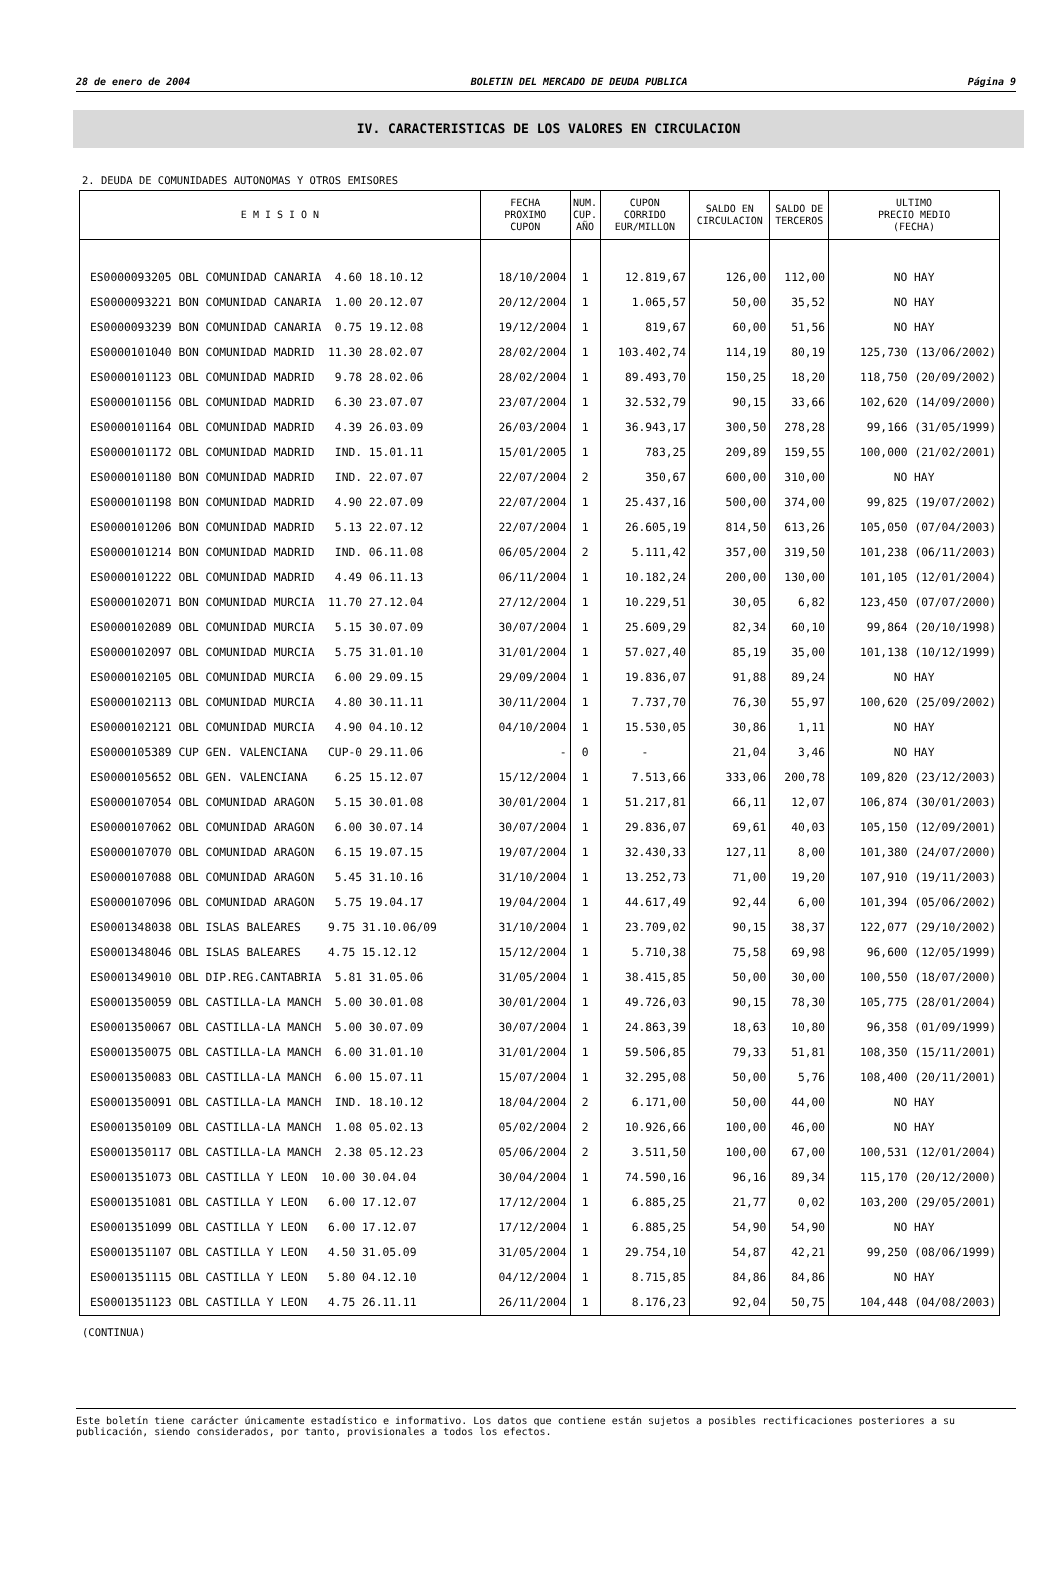28 de enero de 2004 BOLETIN DEL MERCADO DE DEUDA PUBLICA Página 9
IV. CARACTERISTICAS DE LOS VALORES EN CIRCULACION
2. DEUDA DE COMUNIDADES AUTONOMAS Y OTROS EMISORES
| E M I S I O N | FECHA PROXIMO CUPON | NUM. CUP. AÑO | CUPON CORRIDO EUR/MILLON | SALDO EN CIRCULACION | SALDO DE TERCEROS | ULTIMO PRECIO MEDIO (FECHA) |
| --- | --- | --- | --- | --- | --- | --- |
| ES0000093205 OBL COMUNIDAD CANARIA 4.60 18.10.12 | 18/10/2004 | 1 | 12.819,67 | 126,00 | 112,00 | NO HAY |
| ES0000093221 BON COMUNIDAD CANARIA 1.00 20.12.07 | 20/12/2004 | 1 | 1.065,57 | 50,00 | 35,52 | NO HAY |
| ES0000093239 BON COMUNIDAD CANARIA 0.75 19.12.08 | 19/12/2004 | 1 | 819,67 | 60,00 | 51,56 | NO HAY |
| ES0000101040 BON COMUNIDAD MADRID 11.30 28.02.07 | 28/02/2004 | 1 | 103.402,74 | 114,19 | 80,19 | 125,730 (13/06/2002) |
| ES0000101123 OBL COMUNIDAD MADRID 9.78 28.02.06 | 28/02/2004 | 1 | 89.493,70 | 150,25 | 18,20 | 118,750 (20/09/2002) |
| ES0000101156 OBL COMUNIDAD MADRID 6.30 23.07.07 | 23/07/2004 | 1 | 32.532,79 | 90,15 | 33,66 | 102,620 (14/09/2000) |
| ES0000101164 OBL COMUNIDAD MADRID 4.39 26.03.09 | 26/03/2004 | 1 | 36.943,17 | 300,50 | 278,28 | 99,166 (31/05/1999) |
| ES0000101172 OBL COMUNIDAD MADRID IND. 15.01.11 | 15/01/2005 | 1 | 783,25 | 209,89 | 159,55 | 100,000 (21/02/2001) |
| ES0000101180 BON COMUNIDAD MADRID IND. 22.07.07 | 22/07/2004 | 2 | 350,67 | 600,00 | 310,00 | NO HAY |
| ES0000101198 BON COMUNIDAD MADRID 4.90 22.07.09 | 22/07/2004 | 1 | 25.437,16 | 500,00 | 374,00 | 99,825 (19/07/2002) |
| ES0000101206 BON COMUNIDAD MADRID 5.13 22.07.12 | 22/07/2004 | 1 | 26.605,19 | 814,50 | 613,26 | 105,050 (07/04/2003) |
| ES0000101214 BON COMUNIDAD MADRID IND. 06.11.08 | 06/05/2004 | 2 | 5.111,42 | 357,00 | 319,50 | 101,238 (06/11/2003) |
| ES0000101222 OBL COMUNIDAD MADRID 4.49 06.11.13 | 06/11/2004 | 1 | 10.182,24 | 200,00 | 130,00 | 101,105 (12/01/2004) |
| ES0000102071 BON COMUNIDAD MURCIA 11.70 27.12.04 | 27/12/2004 | 1 | 10.229,51 | 30,05 | 6,82 | 123,450 (07/07/2000) |
| ES0000102089 OBL COMUNIDAD MURCIA 5.15 30.07.09 | 30/07/2004 | 1 | 25.609,29 | 82,34 | 60,10 | 99,864 (20/10/1998) |
| ES0000102097 OBL COMUNIDAD MURCIA 5.75 31.01.10 | 31/01/2004 | 1 | 57.027,40 | 85,19 | 35,00 | 101,138 (10/12/1999) |
| ES0000102105 OBL COMUNIDAD MURCIA 6.00 29.09.15 | 29/09/2004 | 1 | 19.836,07 | 91,88 | 89,24 | NO HAY |
| ES0000102113 OBL COMUNIDAD MURCIA 4.80 30.11.11 | 30/11/2004 | 1 | 7.737,70 | 76,30 | 55,97 | 100,620 (25/09/2002) |
| ES0000102121 OBL COMUNIDAD MURCIA 4.90 04.10.12 | 04/10/2004 | 1 | 15.530,05 | 30,86 | 1,11 | NO HAY |
| ES0000105389 CUP GEN. VALENCIANA CUP-0 29.11.06 | - | 0 | - | 21,04 | 3,46 | NO HAY |
| ES0000105652 OBL GEN. VALENCIANA 6.25 15.12.07 | 15/12/2004 | 1 | 7.513,66 | 333,06 | 200,78 | 109,820 (23/12/2003) |
| ES0000107054 OBL COMUNIDAD ARAGON 5.15 30.01.08 | 30/01/2004 | 1 | 51.217,81 | 66,11 | 12,07 | 106,874 (30/01/2003) |
| ES0000107062 OBL COMUNIDAD ARAGON 6.00 30.07.14 | 30/07/2004 | 1 | 29.836,07 | 69,61 | 40,03 | 105,150 (12/09/2001) |
| ES0000107070 OBL COMUNIDAD ARAGON 6.15 19.07.15 | 19/07/2004 | 1 | 32.430,33 | 127,11 | 8,00 | 101,380 (24/07/2000) |
| ES0000107088 OBL COMUNIDAD ARAGON 5.45 31.10.16 | 31/10/2004 | 1 | 13.252,73 | 71,00 | 19,20 | 107,910 (19/11/2003) |
| ES0000107096 OBL COMUNIDAD ARAGON 5.75 19.04.17 | 19/04/2004 | 1 | 44.617,49 | 92,44 | 6,00 | 101,394 (05/06/2002) |
| ES0001348038 OBL ISLAS BALEARES 9.75 31.10.06/09 | 31/10/2004 | 1 | 23.709,02 | 90,15 | 38,37 | 122,077 (29/10/2002) |
| ES0001348046 OBL ISLAS BALEARES 4.75 15.12.12 | 15/12/2004 | 1 | 5.710,38 | 75,58 | 69,98 | 96,600 (12/05/1999) |
| ES0001349010 OBL DIP.REG.CANTABRIA 5.81 31.05.06 | 31/05/2004 | 1 | 38.415,85 | 50,00 | 30,00 | 100,550 (18/07/2000) |
| ES0001350059 OBL CASTILLA-LA MANCH 5.00 30.01.08 | 30/01/2004 | 1 | 49.726,03 | 90,15 | 78,30 | 105,775 (28/01/2004) |
| ES0001350067 OBL CASTILLA-LA MANCH 5.00 30.07.09 | 30/07/2004 | 1 | 24.863,39 | 18,63 | 10,80 | 96,358 (01/09/1999) |
| ES0001350075 OBL CASTILLA-LA MANCH 6.00 31.01.10 | 31/01/2004 | 1 | 59.506,85 | 79,33 | 51,81 | 108,350 (15/11/2001) |
| ES0001350083 OBL CASTILLA-LA MANCH 6.00 15.07.11 | 15/07/2004 | 1 | 32.295,08 | 50,00 | 5,76 | 108,400 (20/11/2001) |
| ES0001350091 OBL CASTILLA-LA MANCH IND. 18.10.12 | 18/04/2004 | 2 | 6.171,00 | 50,00 | 44,00 | NO HAY |
| ES0001350109 OBL CASTILLA-LA MANCH 1.08 05.02.13 | 05/02/2004 | 2 | 10.926,66 | 100,00 | 46,00 | NO HAY |
| ES0001350117 OBL CASTILLA-LA MANCH 2.38 05.12.23 | 05/06/2004 | 2 | 3.511,50 | 100,00 | 67,00 | 100,531 (12/01/2004) |
| ES0001351073 OBL CASTILLA Y LEON 10.00 30.04.04 | 30/04/2004 | 1 | 74.590,16 | 96,16 | 89,34 | 115,170 (20/12/2000) |
| ES0001351081 OBL CASTILLA Y LEON 6.00 17.12.07 | 17/12/2004 | 1 | 6.885,25 | 21,77 | 0,02 | 103,200 (29/05/2001) |
| ES0001351099 OBL CASTILLA Y LEON 6.00 17.12.07 | 17/12/2004 | 1 | 6.885,25 | 54,90 | 54,90 | NO HAY |
| ES0001351107 OBL CASTILLA Y LEON 4.50 31.05.09 | 31/05/2004 | 1 | 29.754,10 | 54,87 | 42,21 | 99,250 (08/06/1999) |
| ES0001351115 OBL CASTILLA Y LEON 5.80 04.12.10 | 04/12/2004 | 1 | 8.715,85 | 84,86 | 84,86 | NO HAY |
| ES0001351123 OBL CASTILLA Y LEON 4.75 26.11.11 | 26/11/2004 | 1 | 8.176,23 | 92,04 | 50,75 | 104,448 (04/08/2003) |
(CONTINUA)
Este boletín tiene carácter únicamente estadístico e informativo. Los datos que contiene están sujetos a posibles rectificaciones posteriores a su publicación, siendo considerados, por tanto, provisionales a todos los efectos.